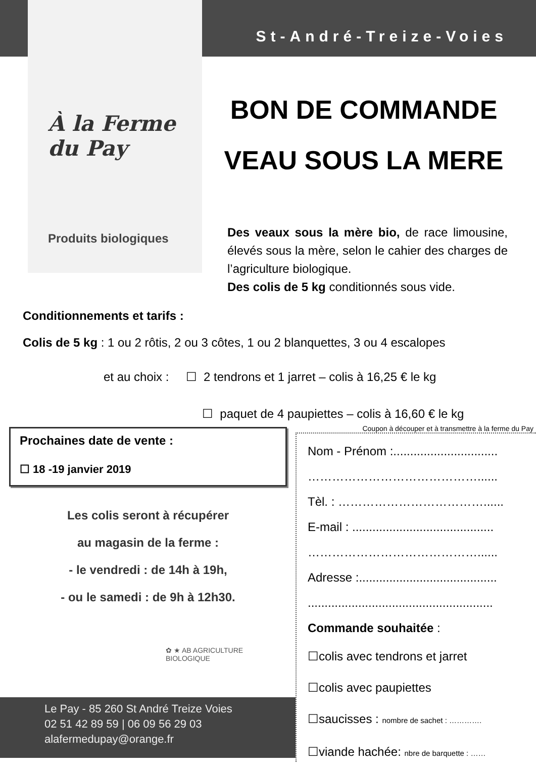À la Ferme du Pay
Produits biologiques
St-André-Treize-Voies
BON DE COMMANDE
VEAU SOUS LA MERE
Des veaux sous la mère bio, de race limousine, élevés sous la mère, selon le cahier des charges de l’agriculture biologique.
Des colis de 5 kg conditionnés sous vide.
Conditionnements et tarifs :
Colis de 5 kg : 1 ou 2 rôtis, 2 ou 3 côtes, 1 ou 2 blanquettes, 3 ou 4 escalopes
et au choix : ☐ 2 tendrons et 1 jarret – colis à 16,25 € le kg
☐ paquet de 4 paupiettes – colis à 16,60 € le kg
Prochaines date de vente :
☐ 18 -19 janvier 2019
Les colis seront à récupérer
au magasin de la ferme :
- le vendredi : de 14h à 19h,
- ou le samedi : de 9h à 12h30.
✿ ★ AB AGRICULTURE BIOLOGIQUE
Le Pay - 85 260 St André Treize Voies
02 51 42 89 59 | 06 09 56 29 03
alafermedupay@orange.fr
Coupon à découper et à transmettre à la ferme du Pay
Nom - Prénom :...............................
……………………………………......
Tèl. : ………………………………......
E-mail : ..........................................
……………………………………......
Adresse :.........................................
.......................................................
Commande souhaitée :
☐colis avec tendrons et jarret
☐colis avec paupiettes
☐saucisses : nombre de sachet : ………….
☐viande hachée: nbre de barquette : ……